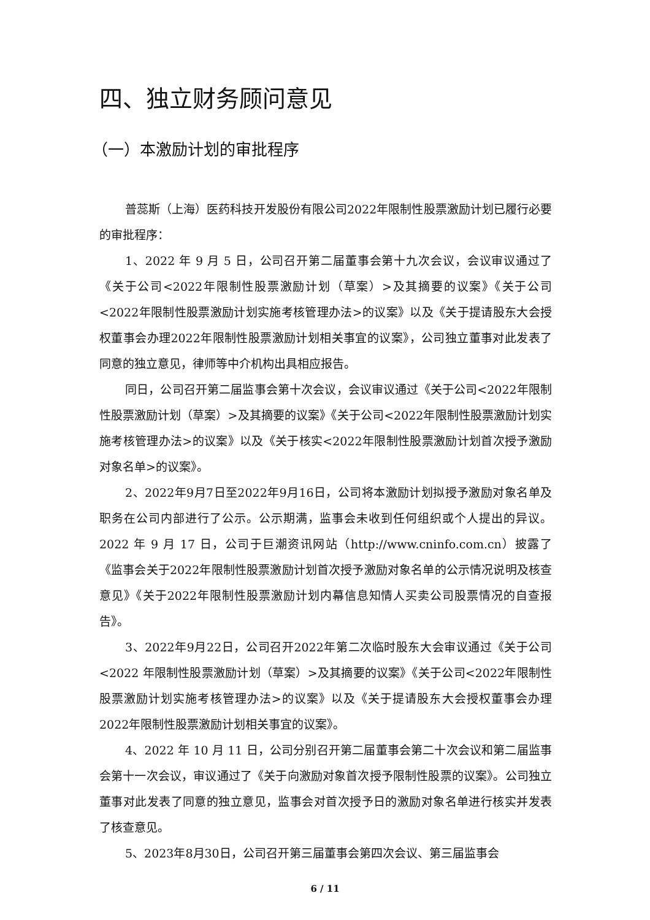四、独立财务顾问意见
（一）本激励计划的审批程序
普蕊斯（上海）医药科技开发股份有限公司2022年限制性股票激励计划已履行必要的审批程序：
1、2022 年 9 月 5 日，公司召开第二届董事会第十九次会议，会议审议通过了《关于公司<2022年限制性股票激励计划（草案）>及其摘要的议案》《关于公司<2022年限制性股票激励计划实施考核管理办法>的议案》以及《关于提请股东大会授权董事会办理2022年限制性股票激励计划相关事宜的议案》，公司独立董事对此发表了同意的独立意见，律师等中介机构出具相应报告。
同日，公司召开第二届监事会第十次会议，会议审议通过《关于公司<2022年限制性股票激励计划（草案）>及其摘要的议案》《关于公司<2022年限制性股票激励计划实施考核管理办法>的议案》以及《关于核实<2022年限制性股票激励计划首次授予激励对象名单>的议案》。
2、2022年9月7日至2022年9月16日，公司将本激励计划拟授予激励对象名单及职务在公司内部进行了公示。公示期满，监事会未收到任何组织或个人提出的异议。2022 年 9 月 17 日，公司于巨潮资讯网站（http://www.cninfo.com.cn）披露了《监事会关于2022年限制性股票激励计划首次授予激励对象名单的公示情况说明及核查意见》《关于2022年限制性股票激励计划内幕信息知情人买卖公司股票情况的自查报告》。
3、2022年9月22日，公司召开2022年第二次临时股东大会审议通过《关于公司<2022 年限制性股票激励计划（草案）>及其摘要的议案》《关于公司<2022年限制性股票激励计划实施考核管理办法>的议案》以及《关于提请股东大会授权董事会办理2022年限制性股票激励计划相关事宜的议案》。
4、2022 年 10 月 11 日，公司分别召开第二届董事会第二十次会议和第二届监事会第十一次会议，审议通过了《关于向激励对象首次授予限制性股票的议案》。公司独立董事对此发表了同意的独立意见，监事会对首次授予日的激励对象名单进行核实并发表了核查意见。
5、2023年8月30日，公司召开第三届董事会第四次会议、第三届监事会
6 / 11